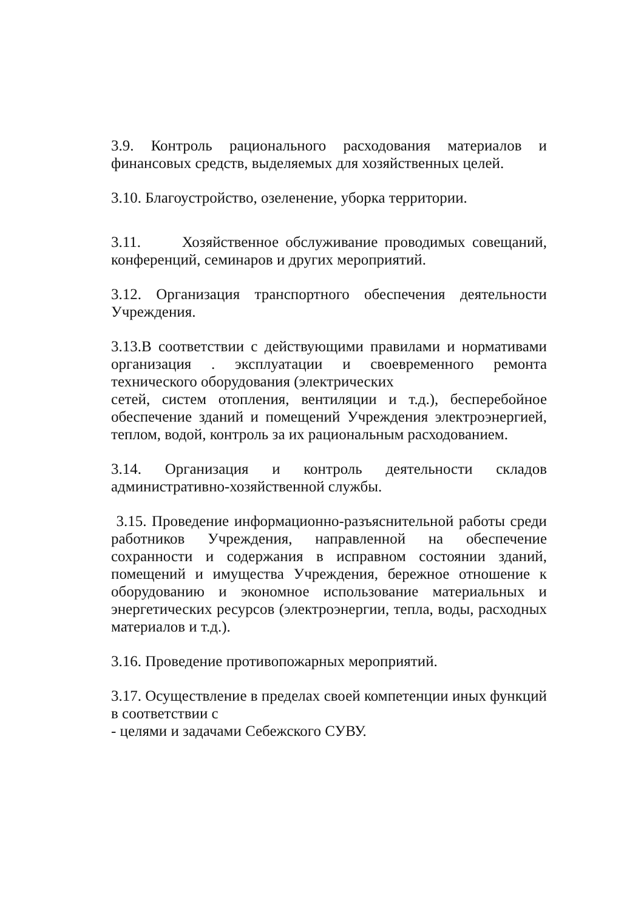3.9. Контроль рационального расходования материалов и финансовых средств, выделяемых для хозяйственных целей.
3.10. Благоустройство, озеленение, уборка территории.
3.11. Хозяйственное обслуживание проводимых совещаний, конференций, семинаров и других мероприятий.
3.12. Организация транспортного обеспечения деятельности Учреждения.
3.13.В соответствии с действующими правилами и нормативами организация . эксплуатации и своевременного ремонта технического оборудования (электрических
сетей, систем отопления, вентиляции и т.д.), бесперебойное обеспечение зданий и помещений Учреждения электроэнергией, теплом, водой, контроль за их рациональным расходованием.
3.14. Организация и контроль деятельности складов административно-хозяйственной службы.
3.15. Проведение информационно-разъяснительной работы среди работников Учреждения, направленной на обеспечение сохранности и содержания в исправном состоянии зданий, помещений и имущества Учреждения, бережное отношение к оборудованию и экономное использование материальных и энергетических ресурсов (электроэнергии, тепла, воды, расходных материалов и т.д.).
3.16. Проведение противопожарных мероприятий.
3.17. Осуществление в пределах своей компетенции иных функций в соответствии с
- целями и задачами Себежского СУВУ.